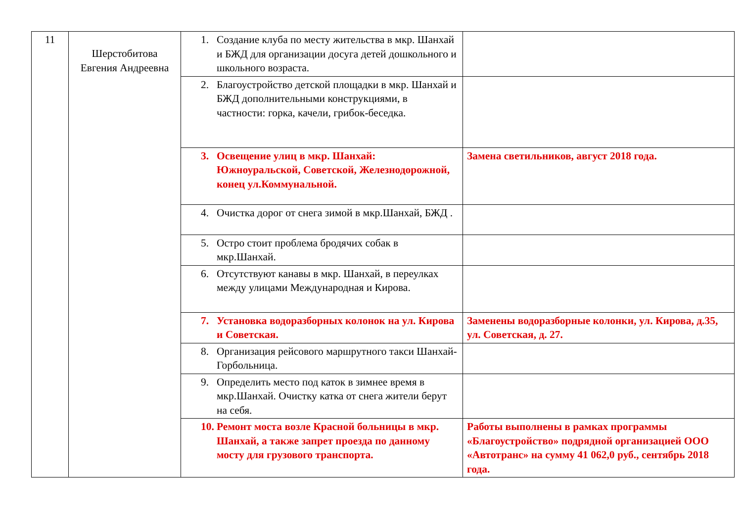| 11 | Шерстобитова Евгения Андреевна | 1. Создание клуба по месту жительства в мкр. Шанхай и БЖД для организации досуга детей дошкольного и школьного возраста. | |
| | | 2. Благоустройство детской площадки в мкр. Шанхай и БЖД дополнительными конструкциями, в частности: горка, качели, грибок-беседка. | |
| | | 3. Освещение улиц в мкр. Шанхай: Южноуральской, Советской, Железнодорожной, конец ул.Коммунальной. | Замена светильников, август 2018 года. |
| | | 4. Очистка дорог от снега зимой в мкр.Шанхай, БЖД . | |
| | | 5. Остро стоит проблема бродячих собак в мкр.Шанхай. | |
| | | 6. Отсутствуют канавы в мкр. Шанхай, в переулках между улицами Международная и Кирова. | |
| | | 7. Установка водоразборных колонок на ул. Кирова и Советская. | Заменены водоразборные колонки, ул. Кирова, д.35, ул. Советская, д. 27. |
| | | 8. Организация рейсового маршрутного такси Шанхай-Горбольница. | |
| | | 9. Определить место под каток в зимнее время в мкр.Шанхай. Очистку катка от снега жители берут на себя. | |
| | | 10. Ремонт моста возле Красной больницы в мкр. Шанхай, а также запрет проезда по данному мосту для грузового транспорта. | Работы выполнены в рамках программы «Благоустройство» подрядной организацией ООО «Автотранс» на сумму 41 062,0 руб., сентябрь 2018 года. |